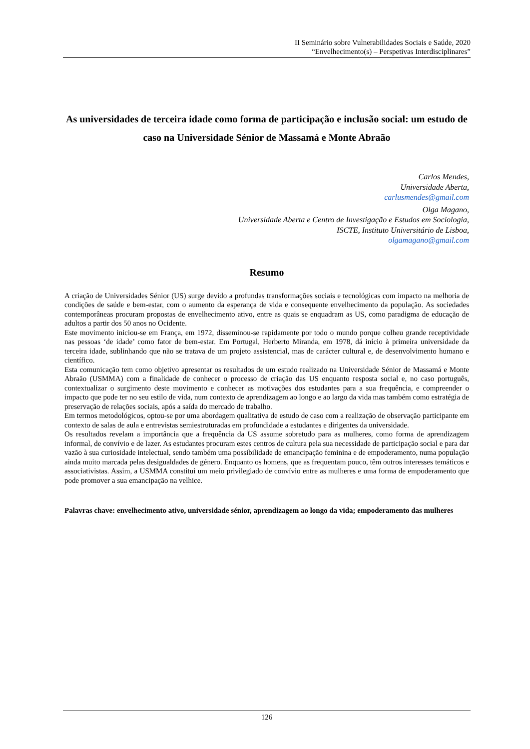II Seminário sobre Vulnerabilidades Sociais e Saúde, 2020
“Envelhecimento(s) – Perspetivas Interdisciplinares”
As universidades de terceira idade como forma de participação e inclusão social: um estudo de caso na Universidade Sénior de Massamá e Monte Abraão
Carlos Mendes,
Universidade Aberta,
carlusmendes@gmail.com
Olga Magano,
Universidade Aberta e Centro de Investigação e Estudos em Sociologia,
ISCTE, Instituto Universitário de Lisboa,
olgamagano@gmail.com
Resumo
A criação de Universidades Sénior (US) surge devido a profundas transformações sociais e tecnológicas com impacto na melhoria de condições de saúde e bem-estar, com o aumento da esperança de vida e consequente envelhecimento da população. As sociedades contemporâneas procuram propostas de envelhecimento ativo, entre as quais se enquadram as US, como paradigma de educação de adultos a partir dos 50 anos no Ocidente.
Este movimento iniciou-se em França, em 1972, disseminou-se rapidamente por todo o mundo porque colheu grande receptividade nas pessoas ‘de idade’ como fator de bem-estar. Em Portugal, Herberto Miranda, em 1978, dá início à primeira universidade da terceira idade, sublinhando que não se tratava de um projeto assistencial, mas de carácter cultural e, de desenvolvimento humano e científico.
Esta comunicação tem como objetivo apresentar os resultados de um estudo realizado na Universidade Sénior de Massamá e Monte Abraão (USMMA) com a finalidade de conhecer o processo de criação das US enquanto resposta social e, no caso português, contextualizar o surgimento deste movimento e conhecer as motivações dos estudantes para a sua frequência, e compreender o impacto que pode ter no seu estilo de vida, num contexto de aprendizagem ao longo e ao largo da vida mas também como estratégia de preservação de relações sociais, após a saída do mercado de trabalho.
Em termos metodológicos, optou-se por uma abordagem qualitativa de estudo de caso com a realização de observação participante em contexto de salas de aula e entrevistas semiestruturadas em profundidade a estudantes e dirigentes da universidade.
Os resultados revelam a importância que a frequência da US assume sobretudo para as mulheres, como forma de aprendizagem informal, de convívio e de lazer. As estudantes procuram estes centros de cultura pela sua necessidade de participação social e para dar vazão à sua curiosidade intelectual, sendo também uma possibilidade de emancipação feminina e de empoderamento, numa população ainda muito marcada pelas desigualdades de género. Enquanto os homens, que as frequentam pouco, têm outros interesses temáticos e associativistas. Assim, a USMMA constitui um meio privilegiado de convívio entre as mulheres e uma forma de empoderamento que pode promover a sua emancipação na velhice.
Palavras chave: envelhecimento ativo, universidade sénior, aprendizagem ao longo da vida; empoderamento das mulheres
126